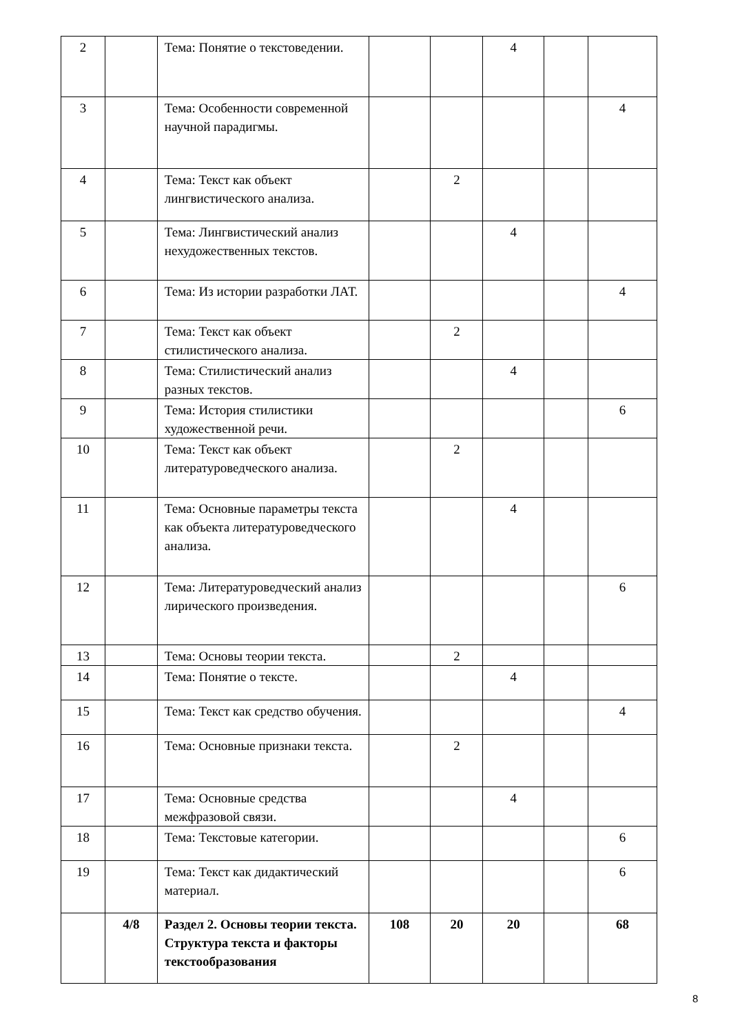| 2 | | Тема: Понятие о текстоведении. | | | 4 | | |
| 3 | | Тема: Особенности современной научной парадигмы. | | | | | 4 |
| 4 | | Тема: Текст как объект лингвистического анализа. | | 2 | | | |
| 5 | | Тема: Лингвистический анализ нехудожественных текстов. | | | 4 | | |
| 6 | | Тема: Из истории разработки ЛАТ. | | | | | 4 |
| 7 | | Тема: Текст как объект стилистического анализа. | | 2 | | | |
| 8 | | Тема: Стилистический анализ разных текстов. | | | 4 | | |
| 9 | | Тема: История стилистики художественной речи. | | | | | 6 |
| 10 | | Тема: Текст как объект литературоведческого анализа. | | 2 | | | |
| 11 | | Тема: Основные параметры текста как объекта литературоведческого анализа. | | | 4 | | |
| 12 | | Тема: Литературоведческий анализ лирического произведения. | | | | | 6 |
| 13 | | Тема: Основы теории текста. | | 2 | | | |
| 14 | | Тема: Понятие о тексте. | | | 4 | | |
| 15 | | Тема: Текст как средство обучения. | | | | | 4 |
| 16 | | Тема: Основные признаки текста. | | 2 | | | |
| 17 | | Тема: Основные средства межфразовой связи. | | | 4 | | |
| 18 | | Тема: Текстовые категории. | | | | | 6 |
| 19 | | Тема: Текст как дидактический материал. | | | | | 6 |
| | 4/8 | Раздел 2. Основы теории текста. Структура текста и факторы текстообразования | 108 | 20 | 20 | | 68 |
8